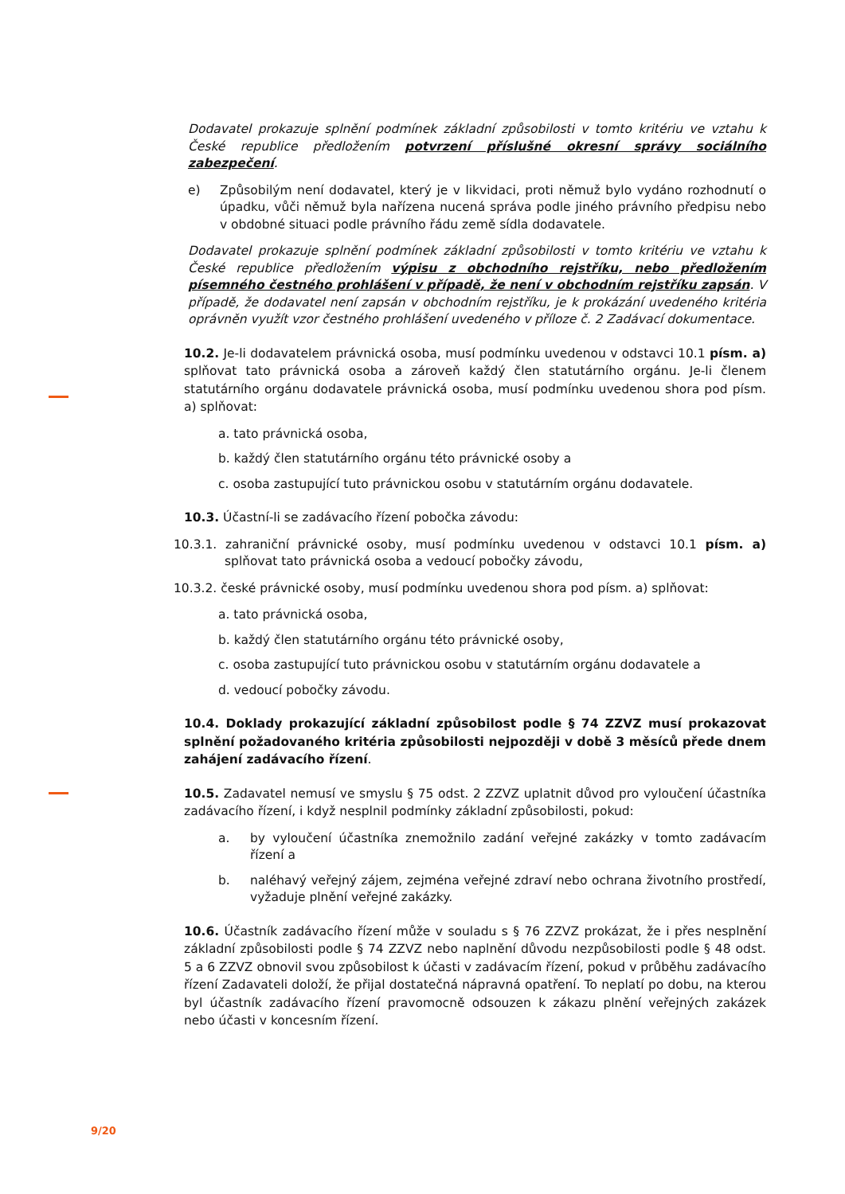Dodavatel prokazuje splnění podmínek základní způsobilosti v tomto kritériu ve vztahu k České republice předložením potvrzení příslušné okresní správy sociálního zabezpečení.
e) Způsobilým není dodavatel, který je v likvidaci, proti němuž bylo vydáno rozhodnutí o úpadku, vůči němuž byla nařízena nucená správa podle jiného právního předpisu nebo v obdobné situaci podle právního řádu země sídla dodavatele.
Dodavatel prokazuje splnění podmínek základní způsobilosti v tomto kritériu ve vztahu k České republice předložením výpisu z obchodního rejstříku, nebo předložením písemného čestného prohlášení v případě, že není v obchodním rejstříku zapsán. V případě, že dodavatel není zapsán v obchodním rejstříku, je k prokázání uvedeného kritéria oprávněn využít vzor čestného prohlášení uvedeného v příloze č. 2 Zadávací dokumentace.
10.2. Je-li dodavatelem právnická osoba, musí podmínku uvedenou v odstavci 10.1 písm. a) splňovat tato právnická osoba a zároveň každý člen statutárního orgánu. Je-li členem statutárního orgánu dodavatele právnická osoba, musí podmínku uvedenou shora pod písm. a) splňovat:
a. tato právnická osoba,
b. každý člen statutárního orgánu této právnické osoby a
c. osoba zastupující tuto právnickou osobu v statutárním orgánu dodavatele.
10.3. Účastní-li se zadávacího řízení pobočka závodu:
10.3.1. zahraniční právnické osoby, musí podmínku uvedenou v odstavci 10.1 písm. a) splňovat tato právnická osoba a vedoucí pobočky závodu,
10.3.2. české právnické osoby, musí podmínku uvedenou shora pod písm. a) splňovat:
a. tato právnická osoba,
b. každý člen statutárního orgánu této právnické osoby,
c. osoba zastupující tuto právnickou osobu v statutárním orgánu dodavatele a
d. vedoucí pobočky závodu.
10.4. Doklady prokazující základní způsobilost podle § 74 ZZVZ musí prokazovat splnění požadovaného kritéria způsobilosti nejpozději v době 3 měsíců přede dnem zahájení zadávacího řízení.
10.5. Zadavatel nemusí ve smyslu § 75 odst. 2 ZZVZ uplatnit důvod pro vyloučení účastníka zadávacího řízení, i když nesplnil podmínky základní způsobilosti, pokud:
a. by vyloučení účastníka znemožnilo zadání veřejné zakázky v tomto zadávacím řízení a
b. naléhavý veřejný zájem, zejména veřejné zdraví nebo ochrana životního prostředí, vyžaduje plnění veřejné zakázky.
10.6. Účastník zadávacího řízení může v souladu s § 76 ZZVZ prokázat, že i přes nesplnění základní způsobilosti podle § 74 ZZVZ nebo naplnění důvodu nezpůsobilosti podle § 48 odst. 5 a 6 ZZVZ obnovil svou způsobilost k účasti v zadávacím řízení, pokud v průběhu zadávacího řízení Zadavateli doloží, že přijal dostatečná nápravná opatření. To neplatí po dobu, na kterou byl účastník zadávacího řízení pravomocně odsouzen k zákazu plnění veřejných zakázek nebo účasti v koncesním řízení.
9/20